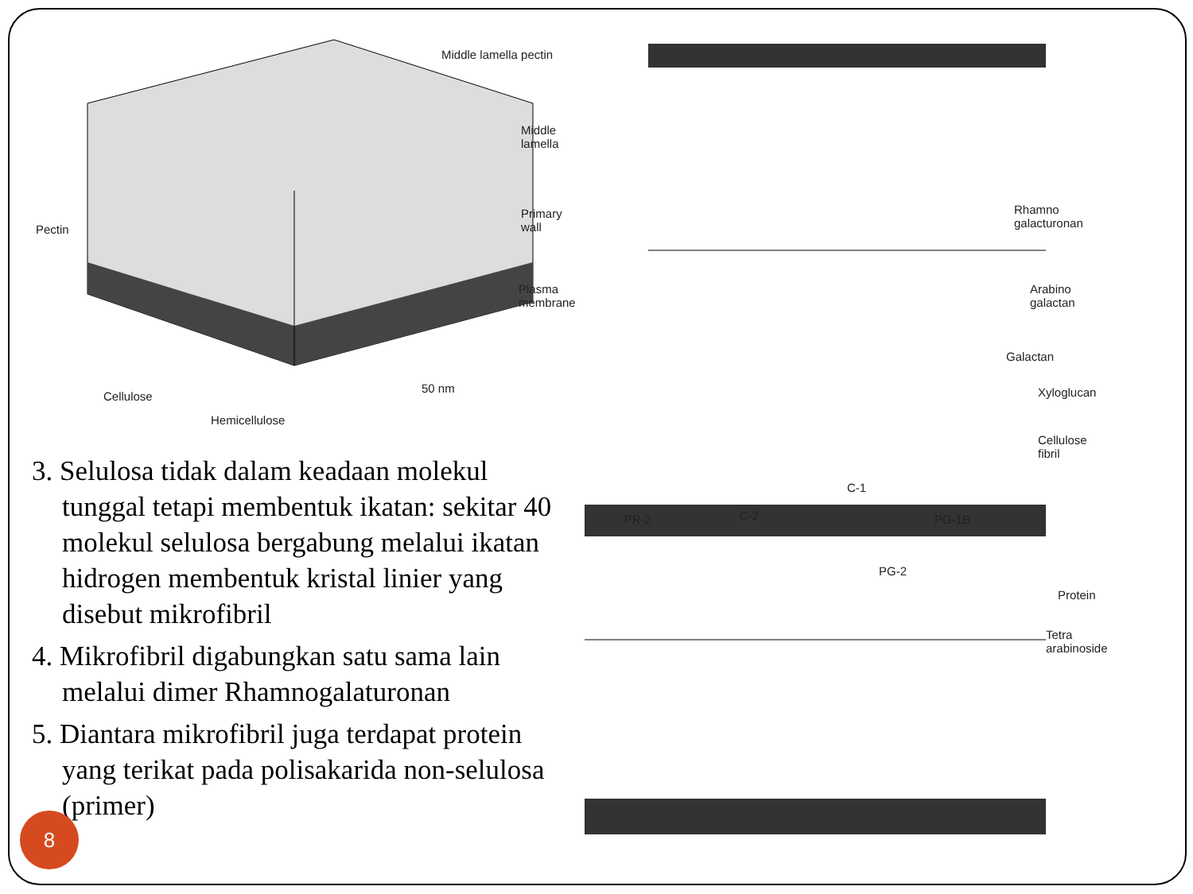Middle lamella pectin
Middle lamella
Primary wall
Plasma membrane
Pectin
Cellulose
50 nm
Hemicellulose
3. Selulosa tidak dalam keadaan molekul tunggal tetapi membentuk ikatan: sekitar 40 molekul selulosa bergabung melalui ikatan hidrogen membentuk kristal linier yang disebut mikrofibril
4. Mikrofibril digabungkan satu sama lain melalui dimer Rhamnogalaturonan
5. Diantara mikrofibril juga terdapat protein yang terikat pada polisakarida non-selulosa (primer)
Rhamno
galacturonan
Arabino
galactan
Galactan
Xyloglucan
Cellulose
fibril
C-1
PR-2 C-2 PG-1B
PG-2
Protein
Tetra
arabinoside
8